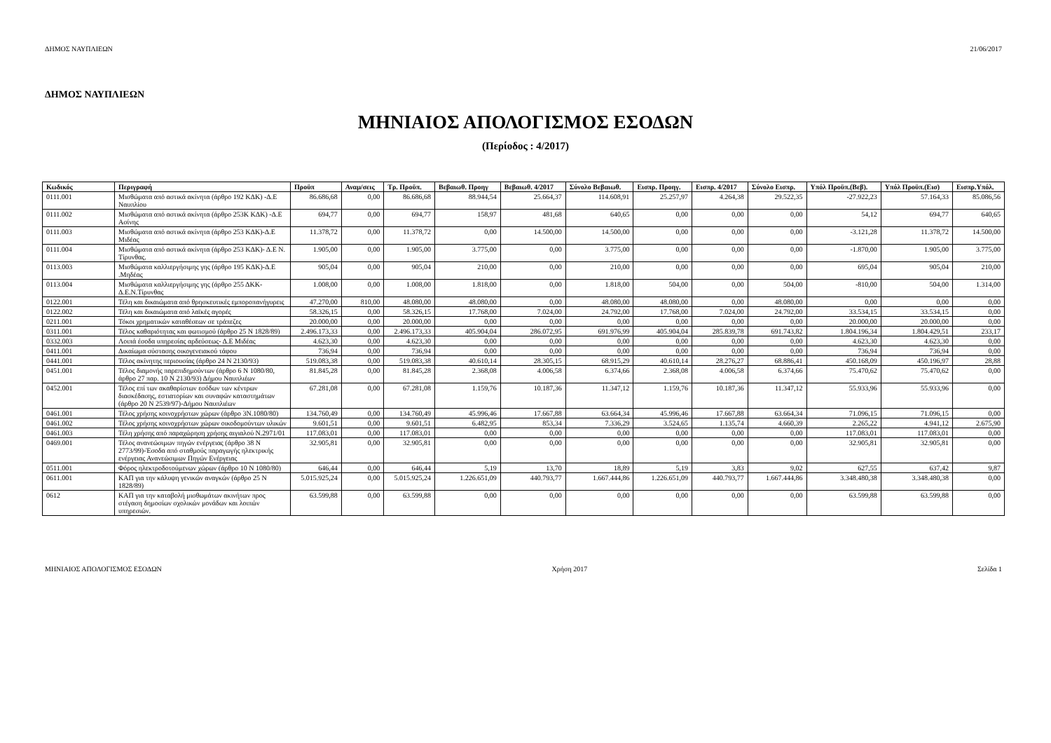ΔΗΜΟΣ ΝΑΥΠΛΙΕΩΝ 21/06/2017
ΔΗΜΟΣ ΝΑΥΠΛΙΕΩΝ
ΜΗΝΙΑΙΟΣ ΑΠΟΛΟΓΙΣΜΟΣ ΕΣΟΔΩΝ
(Περίοδος : 4/2017)
| Κωδικός | Περιγραφή | Προϋπ | Αναμ/σεις | Τρ. Προϋπ. | Βεβαιωθ. Προηγ | Βεβαιωθ. 4/2017 | Σύνολο Βεβαιωθ. | Εισπρ. Προηγ. | Εισπρ. 4/2017 | Σύνολο Εισπρ. | Υπόλ Προϋπ.(Βεβ). | Υπόλ Προϋπ.(Εισ) | Εισπρ.Υπόλ. |
| --- | --- | --- | --- | --- | --- | --- | --- | --- | --- | --- | --- | --- | --- |
| 0111.001 | Μισθώματα από αστικά ακίνητα (άρθρο 192 ΚΔΚ) -Δ.Ε Ναυπλίου | 86.686,68 | 0,00 | 86.686,68 | 88.944,54 | 25.664,37 | 114.608,91 | 25.257,97 | 4.264,38 | 29.522,35 | -27.922,23 | 57.164,33 | 85.086,56 |
| 0111.002 | Μισθώματα από αστικά ακίνητα (άρθρο 253Κ ΚΔΚ) -Δ.Ε Ασίνης | 694,77 | 0,00 | 694,77 | 158,97 | 481,68 | 640,65 | 0,00 | 0,00 | 0,00 | 54,12 | 694,77 | 640,65 |
| 0111.003 | Μισθώματα από αστικά ακίνητα (άρθρο 253 ΚΔΚ)-Δ.Ε Μιδέας | 11.378,72 | 0,00 | 11.378,72 | 0,00 | 14.500,00 | 14.500,00 | 0,00 | 0,00 | 0,00 | -3.121,28 | 11.378,72 | 14.500,00 |
| 0111.004 | Μισθώματα από αστικά ακίνητα (άρθρο 253 ΚΔΚ)- Δ.Ε Ν. Τίρυνθας. | 1.905,00 | 0,00 | 1.905,00 | 3.775,00 | 0,00 | 3.775,00 | 0,00 | 0,00 | 0,00 | -1.870,00 | 1.905,00 | 3.775,00 |
| 0113.003 | Μισθώματα καλλιεργήσιμης γης (άρθρο 195 ΚΔΚ)-Δ.Ε .Μηδέας | 905,04 | 0,00 | 905,04 | 210,00 | 0,00 | 210,00 | 0,00 | 0,00 | 0,00 | 695,04 | 905,04 | 210,00 |
| 0113.004 | Μισθώματα καλλιεργήσιμης γης (άρθρο 255 ΔΚΚ-Δ.Ε.Ν.Τίρυνθας | 1.008,00 | 0,00 | 1.008,00 | 1.818,00 | 0,00 | 1.818,00 | 504,00 | 0,00 | 504,00 | -810,00 | 504,00 | 1.314,00 |
| 0122.001 | Τέλη και δικαιώματα από θρησκευτικές εμποροπανήγυρεις | 47.270,00 | 810,00 | 48.080,00 | 48.080,00 | 0,00 | 48.080,00 | 48.080,00 | 0,00 | 48.080,00 | 0,00 | 0,00 | 0,00 |
| 0122.002 | Τέλη και δικαιώματα από λαϊκές αγορές | 58.326,15 | 0,00 | 58.326,15 | 17.768,00 | 7.024,00 | 24.792,00 | 17.768,00 | 7.024,00 | 24.792,00 | 33.534,15 | 33.534,15 | 0,00 |
| 0211.001 | Τόκοι χρηματικών καταθέσεων σε τράπεζες | 20.000,00 | 0,00 | 20.000,00 | 0,00 | 0,00 | 0,00 | 0,00 | 0,00 | 0,00 | 20.000,00 | 20.000,00 | 0,00 |
| 0311.001 | Τέλος καθαριότητας και φωτισμού (άρθρο 25 Ν 1828/89) | 2.496.173,33 | 0,00 | 2.496.173,33 | 405.904,04 | 286.072,95 | 691.976,99 | 405.904,04 | 285.839,78 | 691.743,82 | 1.804.196,34 | 1.804.429,51 | 233,17 |
| 0332.003 | Λοιπά έσοδα υπηρεσίας αρδεύσεως- Δ.Ε Μιδέας | 4.623,30 | 0,00 | 4.623,30 | 0,00 | 0,00 | 0,00 | 0,00 | 0,00 | 0,00 | 4.623,30 | 4.623,30 | 0,00 |
| 0411.001 | Δικαίωμα σύστασης οικογενειακού τάφου | 736,94 | 0,00 | 736,94 | 0,00 | 0,00 | 0,00 | 0,00 | 0,00 | 0,00 | 736,94 | 736,94 | 0,00 |
| 0441.001 | Τέλος ακίνητης περιουσίας (άρθρο 24 Ν 2130/93) | 519.083,38 | 0,00 | 519.083,38 | 40.610,14 | 28.305,15 | 68.915,29 | 40.610,14 | 28.276,27 | 68.886,41 | 450.168,09 | 450.196,97 | 28,88 |
| 0451.001 | Τέλος διαμονής παρεπιδημούντων (άρθρο 6 Ν 1080/80, άρθρο 27 παρ. 10 Ν 2130/93) Δήμου Ναυπλιέων | 81.845,28 | 0,00 | 81.845,28 | 2.368,08 | 4.006,58 | 6.374,66 | 2.368,08 | 4.006,58 | 6.374,66 | 75.470,62 | 75.470,62 | 0,00 |
| 0452.001 | Τέλος επί των ακαθαρίστων εσόδων των κέντρων διασκέδασης, εστιατορίων και συναφών καταστημάτων (άρθρο 20 Ν 2539/97)-Δήμου Ναυπλιέων | 67.281,08 | 0,00 | 67.281,08 | 1.159,76 | 10.187,36 | 11.347,12 | 1.159,76 | 10.187,36 | 11.347,12 | 55.933,96 | 55.933,96 | 0,00 |
| 0461.001 | Τέλος χρήσης κοινοχρήστων χώρων (άρθρο 3Ν.1080/80) | 134.760,49 | 0,00 | 134.760,49 | 45.996,46 | 17.667,88 | 63.664,34 | 45.996,46 | 17.667,88 | 63.664,34 | 71.096,15 | 71.096,15 | 0,00 |
| 0461.002 | Τέλος χρήσης κοινοχρήστων χώρων οικοδομούντων υλικών | 9.601,51 | 0,00 | 9.601,51 | 6.482,95 | 853,34 | 7.336,29 | 3.524,65 | 1.135,74 | 4.660,39 | 2.265,22 | 4.941,12 | 2.675,90 |
| 0461.003 | Τέλη χρήσης από παραχώρηση χρήσης αιγιαλού Ν.2971/01 | 117.083,01 | 0,00 | 117.083,01 | 0,00 | 0,00 | 0,00 | 0,00 | 0,00 | 0,00 | 117.083,01 | 117.083,01 | 0,00 |
| 0469.001 | Τέλος ανανεώσιμων πηγών ενέργειας (άρθρο 38 Ν 2773/99)-Έσοδα από σταθμούς παραγωγής ηλεκτρικής ενέργειας Ανανεώσιμων Πηγών Ενέργειας | 32.905,81 | 0,00 | 32.905,81 | 0,00 | 0,00 | 0,00 | 0,00 | 0,00 | 0,00 | 32.905,81 | 32.905,81 | 0,00 |
| 0511.001 | Φόρος ηλεκτροδοτούμενων χώρων (άρθρο 10 Ν 1080/80) | 646,44 | 0,00 | 646,44 | 5,19 | 13,70 | 18,89 | 5,19 | 3,83 | 9,02 | 627,55 | 637,42 | 9,87 |
| 0611.001 | ΚΑΠ για την κάλυψη γενικών αναγκών (άρθρο 25 Ν 1828/89) | 5.015.925,24 | 0,00 | 5.015.925,24 | 1.226.651,09 | 440.793,77 | 1.667.444,86 | 1.226.651,09 | 440.793,77 | 1.667.444,86 | 3.348.480,38 | 3.348.480,38 | 0,00 |
| 0612 | ΚΑΠ για την καταβολή μισθωμάτων ακινήτων προς στέγαση δημοσίων σχολικών μονάδων και λοιπών υπηρεσιών. | 63.599,88 | 0,00 | 63.599,88 | 0,00 | 0,00 | 0,00 | 0,00 | 0,00 | 0,00 | 63.599,88 | 63.599,88 | 0,00 |
ΜΗΝΙΑΙΟΣ ΑΠΟΛΟΓΙΣΜΟΣ ΕΣΟΔΩΝ Χρήση 2017 Σελίδα 1